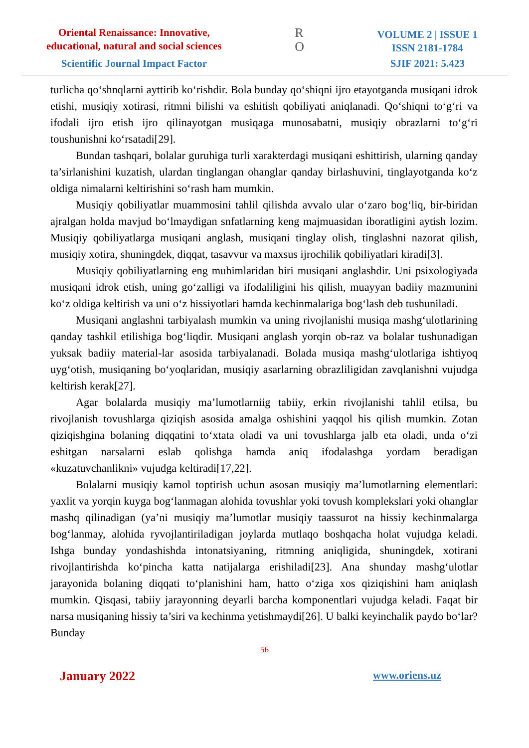Oriental Renaissance: Innovative,
educational, natural and social sciences
Scientific Journal Impact Factor
R
O
VOLUME 2 | ISSUE 1
ISSN 2181-1784
SJIF 2021: 5.423
turlicha qo‘shnqlarni ayttirib ko‘rishdir. Bola bunday qo‘shiqni ijro etayotganda musiqani idrok etishi, musiqiy xotirasi, ritmni bilishi va eshitish qobiliyati aniqlanadi. Qo‘shiqni to‘g‘ri va ifodali ijro etish ijro qilinayotgan musiqaga munosabatni, musiqiy obrazlarni to‘g‘ri toushunishni ko‘rsatadi[29].
Bundan tashqari, bolalar guruhiga turli xarakterdagi musiqani eshittirish, ularning qanday ta’sirlanishini kuzatish, ulardan tinglangan ohanglar qanday birlashuvini, tinglayotganda ko‘z oldiga nimalarni keltirishini so‘rash ham mumkin.
Musiqiy qobiliyatlar muammosini tahlil qilishda avvalo ular o‘zaro bog‘liq, bir-biridan ajralgan holda mavjud bo‘lmaydigan snfatlarning keng majmuasidan iboratligini aytish lozim. Musiqiy qobiliyatlarga musiqani anglash, musiqani tinglay olish, tinglashni nazorat qilish, musiqiy xotira, shuningdek, diqqat, tasavvur va maxsus ijrochilik qobiliyatlari kiradi[3].
Musiqiy qobiliyatlarning eng muhimlaridan biri musiqani anglashdir. Uni psixologiyada musiqani idrok etish, uning go‘zalligi va ifodaliligini his qilish, muayyan badiiy mazmunini ko‘z oldiga keltirish va uni o‘z hissiyotlari hamda kechinmalariga bog‘lash deb tushuniladi.
Musiqani anglashni tarbiyalash mumkin va uning rivojlanishi musiqa mashg‘ulotlarining qanday tashkil etilishiga bog‘liqdir. Musiqani anglash yorqin ob-raz va bolalar tushunadigan yuksak badiiy material-lar asosida tarbiyalanadi. Bolada musiqa mashg‘ulotlariga ishtiyoq uyg‘otish, musiqaning bo‘yoqlaridan, musiqiy asarlarning obrazliligidan zavqlanishni vujudga keltirish kerak[27].
Agar bolalarda musiqiy ma’lumotlarniig tabiiy, erkin rivojlanishi tahlil etilsa, bu rivojlanish tovushlarga qiziqish asosida amalga oshishini yaqqol his qilish mumkin. Zotan qiziqishgina bolaning diqqatini to‘xtata oladi va uni tovushlarga jalb eta oladi, unda o‘zi eshitgan narsalarni eslab qolishga hamda aniq ifodalashga yordam beradigan «kuzatuvchanlikni» vujudga keltiradi[17,22].
Bolalarni musiqiy kamol toptirish uchun asosan musiqiy ma’lumotlarning elementlari: yaxlit va yorqin kuyga bog‘lanmagan alohida tovushlar yoki tovush komplekslari yoki ohanglar mashq qilinadigan (ya’ni musiqiy ma’lumotlar musiqiy taassurot na hissiy kechinmalarga bog‘lanmay, alohida ryvojlantiriladigan joylarda mutlaqo boshqacha holat vujudga keladi. Ishga bunday yondashishda intonatsiyaning, ritmning aniqligida, shuningdek, xotirani rivojlantirishda ko‘pincha katta natijalarga erishiladi[23]. Ana shunday mashg‘ulotlar jarayonida bolaning diqqati to‘planishini ham, hatto o‘ziga xos qiziqishini ham aniqlash mumkin. Qisqasi, tabiiy jarayonning deyarli barcha komponentlari vujudga keladi. Faqat bir narsa musiqaning hissiy ta’siri va kechinma yetishmaydi[26]. U balki keyinchalik paydo bo‘lar? Bunday
56
January 2022 www.oriens.uz